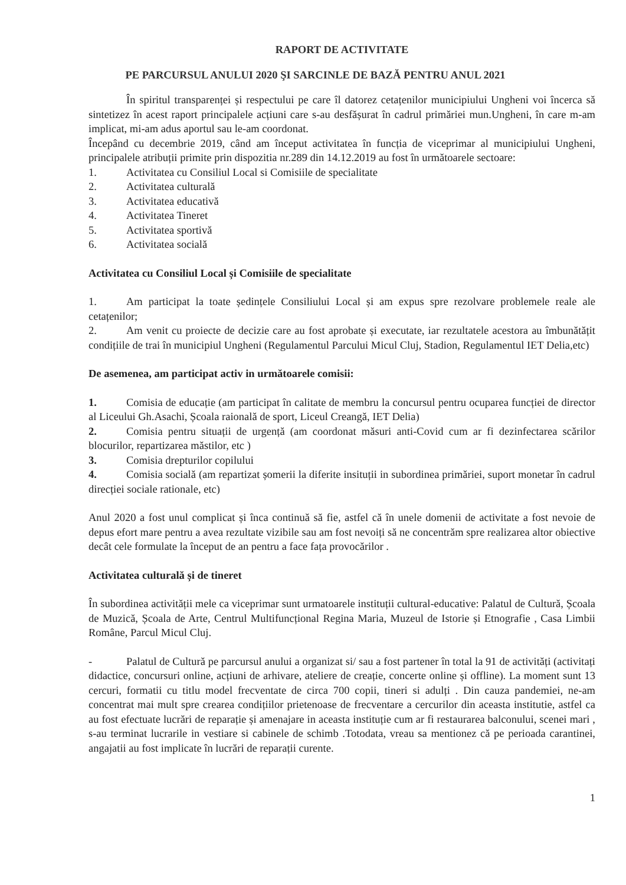RAPORT DE ACTIVITATE
PE PARCURSUL ANULUI 2020 ŞI SARCINLE DE BAZĂ PENTRU ANUL 2021
În spiritul transparenței și respectului pe care îl datorez cetațenilor municipiului Ungheni voi încerca să sintetizez în acest raport principalele acțiuni care s-au desfășurat în cadrul primăriei mun.Ungheni, în care m-am implicat, mi-am adus aportul sau le-am coordonat.
Începând cu decembrie 2019, când am început activitatea în funcția de viceprimar al municipiului Ungheni, principalele atribuții primite prin dispozitia nr.289 din 14.12.2019 au fost în următoarele sectoare:
1. Activitatea cu Consiliul Local si Comisiile de specialitate
2. Activitatea culturală
3. Activitatea educativă
4. Activitatea Tineret
5. Activitatea sportivă
6. Activitatea socială
Activitatea cu Consiliul Local și Comisiile de specialitate
1. Am participat la toate ședințele Consiliului Local și am expus spre rezolvare problemele reale ale cetațenilor;
2. Am venit cu proiecte de decizie care au fost aprobate și executate, iar rezultatele acestora au îmbunătățit condițiile de trai în municipiul Ungheni (Regulamentul Parcului Micul Cluj, Stadion, Regulamentul IET Delia,etc)
De asemenea, am participat activ in următoarele comisii:
1. Comisia de educație (am participat în calitate de membru la concursul pentru ocuparea funcției de director al Liceului Gh.Asachi, Școala raională de sport, Liceul Creangă, IET Delia)
2. Comisia pentru situații de urgență (am coordonat măsuri anti-Covid cum ar fi dezinfectarea scărilor blocurilor, repartizarea măstilor, etc )
3. Comisia drepturilor copilului
4. Comisia socială (am repartizat șomerii la diferite insituții in subordinea primăriei, suport monetar în cadrul direcției sociale rationale, etc)
Anul 2020 a fost unul complicat și înca continuă să fie, astfel că în unele domenii de activitate a fost nevoie de depus efort mare pentru a avea rezultate vizibile sau am fost nevoiți să ne concentrăm spre realizarea altor obiective decât cele formulate la început de an pentru a face fața provocărilor .
Activitatea culturală și de tineret
În subordinea activității mele ca viceprimar sunt urmatoarele instituții cultural-educative: Palatul de Cultură, Școala de Muzică, Școala de Arte, Centrul Multifuncțional Regina Maria, Muzeul de Istorie și Etnografie , Casa Limbii Române, Parcul Micul Cluj.
- Palatul de Cultură pe parcursul anului a organizat si/ sau a fost partener în total la 91 de activități (activitați didactice, concursuri online, acțiuni de arhivare, ateliere de creație, concerte online și offline). La moment sunt 13 cercuri, formatii cu titlu model frecventate de circa 700 copii, tineri si adulți . Din cauza pandemiei, ne-am concentrat mai mult spre crearea condițiilor prietenoase de frecventare a cercurilor din aceasta institutie, astfel ca au fost efectuate lucrări de reparație și amenajare in aceasta instituție cum ar fi restaurarea balconului, scenei mari , s-au terminat lucrarile in vestiare si cabinele de schimb .Totodata, vreau sa mentionez că pe perioada carantinei, angajatii au fost implicate în lucrări de reparații curente.
1